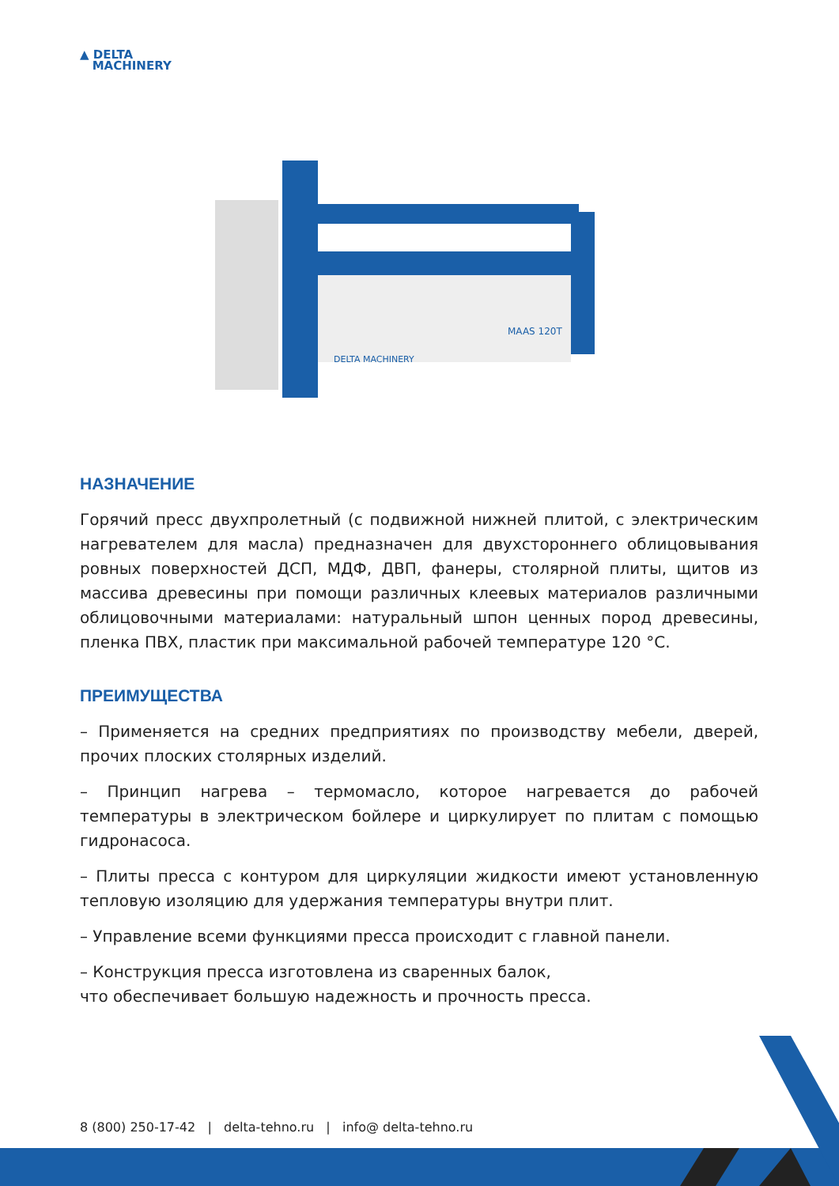▲ DELTA
MACHINERY
MAAS 120T
DELTA MACHINERY
НАЗНАЧЕНИЕ
Горячий пресс двухпролетный (с подвижной нижней плитой, с электрическим нагревателем для масла) предназначен для двухстороннего облицовывания ровных поверхностей ДСП, МДФ, ДВП, фанеры, столярной плиты, щитов из массива древесины при помощи различных клеевых материалов различными облицовочными материалами: натуральный шпон ценных пород древесины, пленка ПВХ, пластик при максимальной рабочей температуре 120 °С.
ПРЕИМУЩЕСТВА
– Применяется на средних предприятиях по производству мебели, дверей, прочих плоских столярных изделий.
– Принцип нагрева – термомасло, которое нагревается до рабочей температуры в электрическом бойлере и циркулирует по плитам с помощью гидронасоса.
– Плиты пресса с контуром для циркуляции жидкости имеют установленную тепловую изоляцию для удержания температуры внутри плит.
– Управление всеми функциями пресса происходит с главной панели.
– Конструкция пресса изготовлена из сваренных балок,
что обеспечивает большую надежность и прочность пресса.
8 (800) 250-17-42 | delta-tehno.ru | info@ delta-tehno.ru